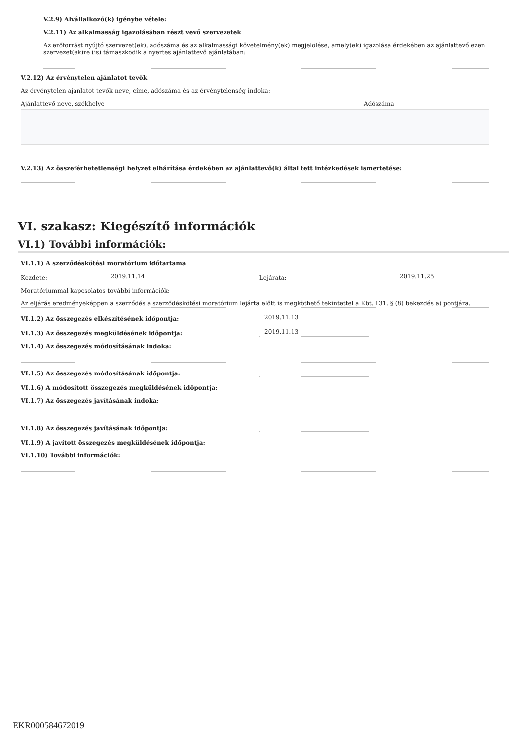V.2.9) Alvállalkozó(k) igénybe vétele:
V.2.11) Az alkalmasság igazolásában részt vevő szervezetek
Az erőforrást nyújtó szervezet(ek), adószáma és az alkalmassági követelmény(ek) megjelölése, amely(ek) igazolása érdekében az ajánlattevő ezen szervezet(ek)re (is) támaszkodik a nyertes ajánlattevő ajánlatában:
V.2.12) Az érvénytelen ajánlatot tevők
Az érvénytelen ajánlatot tevők neve, címe, adószáma és az érvénytelenség indoka:
Ajánlattevő neve, székhelye Adószáma
V.2.13) Az összeférhetetlenségi helyzet elhárítása érdekében az ajánlattevő(k) által tett intézkedések ismertetése:
VI. szakasz: Kiegészítő információk
VI.1) További információk:
VI.1.1) A szerződéskötési moratórium időtartama
Kezdete: 2019.11.14 Lejárata: 2019.11.25
Moratóriummal kapcsolatos további információk:
Az eljárás eredményeképpen a szerződés a szerződéskötési moratórium lejárta előtt is megköthető tekintettel a Kbt. 131. § (8) bekezdés a) pontjára.
VI.1.2) Az összegezés elkészítésének időpontja: 2019.11.13
VI.1.3) Az összegezés megküldésének időpontja: 2019.11.13
VI.1.4) Az összegezés módosításának indoka:
VI.1.5) Az összegezés módosításának időpontja:
VI.1.6) A módosított összegezés megküldésének időpontja:
VI.1.7) Az összegezés javításának indoka:
VI.1.8) Az összegezés javításának időpontja:
VI.1.9) A javított összegezés megküldésének időpontja:
VI.1.10) További információk:
EKR000584672019